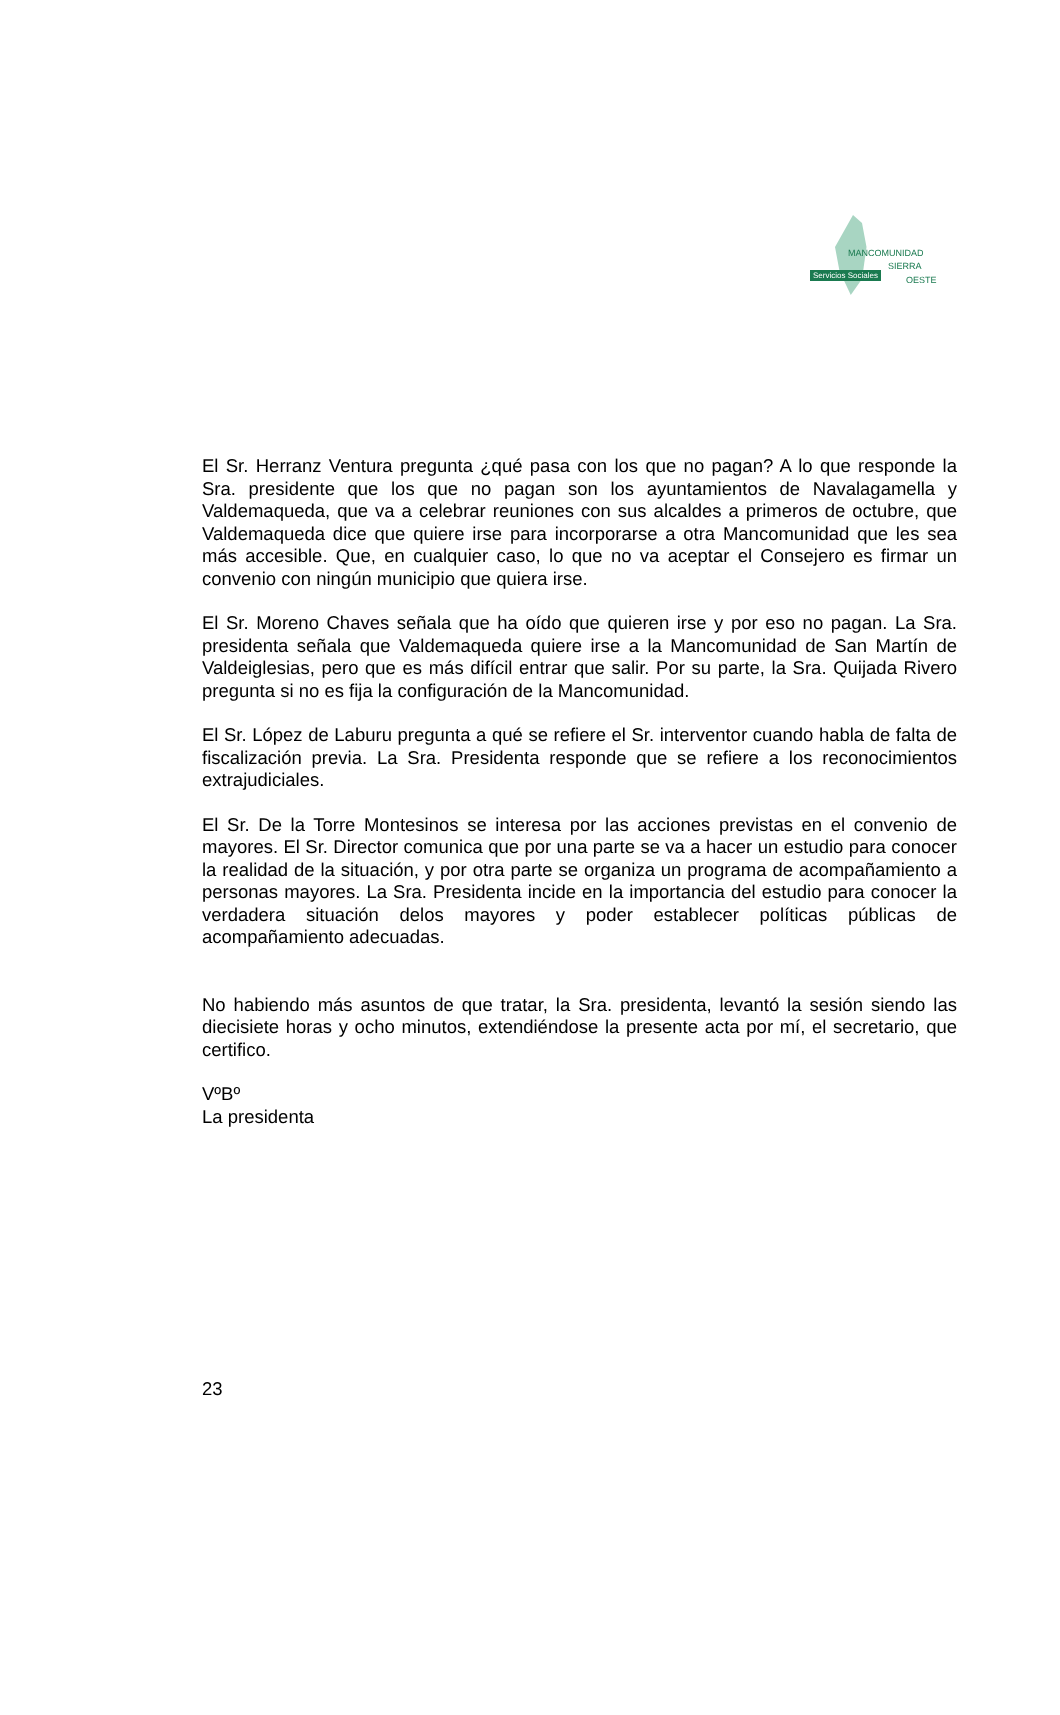MANCOMUNIDAD
SIERRA
OESTE
Servicios Sociales
El Sr. Herranz Ventura pregunta ¿qué pasa con los que no pagan? A lo que responde la Sra. presidente que los que no pagan son los ayuntamientos de Navalagamella y Valdemaqueda, que va a celebrar reuniones con sus alcaldes a primeros de octubre, que Valdemaqueda dice que quiere irse para incorporarse a otra Mancomunidad que les sea más accesible. Que, en cualquier caso, lo que no va aceptar el Consejero es firmar un convenio con ningún municipio que quiera irse.
El Sr. Moreno Chaves señala que ha oído que quieren irse y por eso no pagan. La Sra. presidenta señala que Valdemaqueda quiere irse a la Mancomunidad de San Martín de Valdeiglesias, pero que es más difícil entrar que salir. Por su parte, la Sra. Quijada Rivero pregunta si no es fija la configuración de la Mancomunidad.
El Sr. López de Laburu pregunta a qué se refiere el Sr. interventor cuando habla de falta de fiscalización previa. La Sra. Presidenta responde que se refiere a los reconocimientos extrajudiciales.
El Sr. De la Torre Montesinos se interesa por las acciones previstas en el convenio de mayores. El Sr. Director comunica que por una parte se va a hacer un estudio para conocer la realidad de la situación, y por otra parte se organiza un programa de acompañamiento a personas mayores. La Sra. Presidenta incide en la importancia del estudio para conocer la verdadera situación delos mayores y poder establecer políticas públicas de acompañamiento adecuadas.
No habiendo más asuntos de que tratar, la Sra. presidenta, levantó la sesión siendo las diecisiete horas y ocho minutos, extendiéndose la presente acta por mí, el secretario, que certifico.
VºBº
La presidenta
23